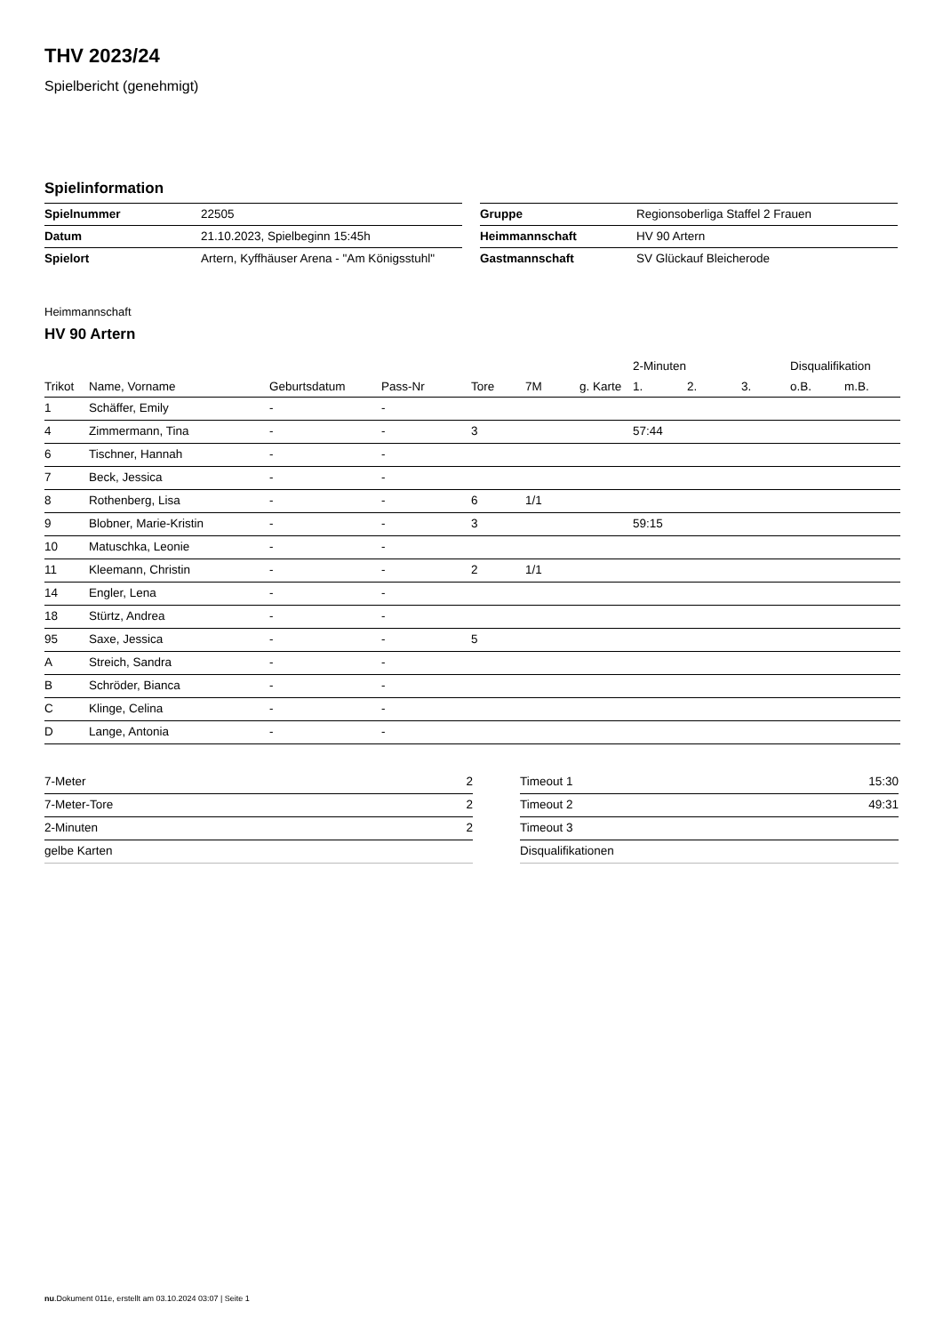THV 2023/24
Spielbericht (genehmigt)
Spielinformation
| Spielnummer | 22505 |
| Datum | 21.10.2023, Spielbeginn 15:45h |
| Spielort | Artern, Kyffhäuser Arena - "Am Königsstuhl" |
| Gruppe | Regionsoberliga Staffel 2 Frauen |
| Heimmannschaft | HV 90 Artern |
| Gastmannschaft | SV Glückauf Bleicherode |
Heimmannschaft
HV 90 Artern
| | | | | | | | 2-Minuten | | | Disqualifikation | |
| --- | --- | --- | --- | --- | --- | --- | --- | --- | --- | --- | --- |
| Trikot | Name, Vorname | Geburtsdatum | Pass-Nr | Tore | 7M | g. Karte | 1. | 2. | 3. | o.B. | m.B. |
| 1 | Schäffer, Emily | - | - | | | | | | | | |
| 4 | Zimmermann, Tina | - | - | 3 | | | 57:44 | | | | |
| 6 | Tischner, Hannah | - | - | | | | | | | | |
| 7 | Beck, Jessica | - | - | | | | | | | | |
| 8 | Rothenberg, Lisa | - | - | 6 | 1/1 | | | | | | |
| 9 | Blobner, Marie-Kristin | - | - | 3 | | | 59:15 | | | | |
| 10 | Matuschka, Leonie | - | - | | | | | | | | |
| 11 | Kleemann, Christin | - | - | 2 | 1/1 | | | | | | |
| 14 | Engler, Lena | - | - | | | | | | | | |
| 18 | Stürtz, Andrea | - | - | | | | | | | | |
| 95 | Saxe, Jessica | - | - | 5 | | | | | | | |
| A | Streich, Sandra | - | - | | | | | | | | |
| B | Schröder, Bianca | - | - | | | | | | | | |
| C | Klinge, Celina | - | - | | | | | | | | |
| D | Lange, Antonia | - | - | | | | | | | | |
| 7-Meter | 2 |
| 7-Meter-Tore | 2 |
| 2-Minuten | 2 |
| gelbe Karten | |
| Timeout 1 | 15:30 |
| Timeout 2 | 49:31 |
| Timeout 3 | |
| Disqualifikationen | |
nu.Dokument 011e, erstellt am 03.10.2024 03:07 | Seite 1